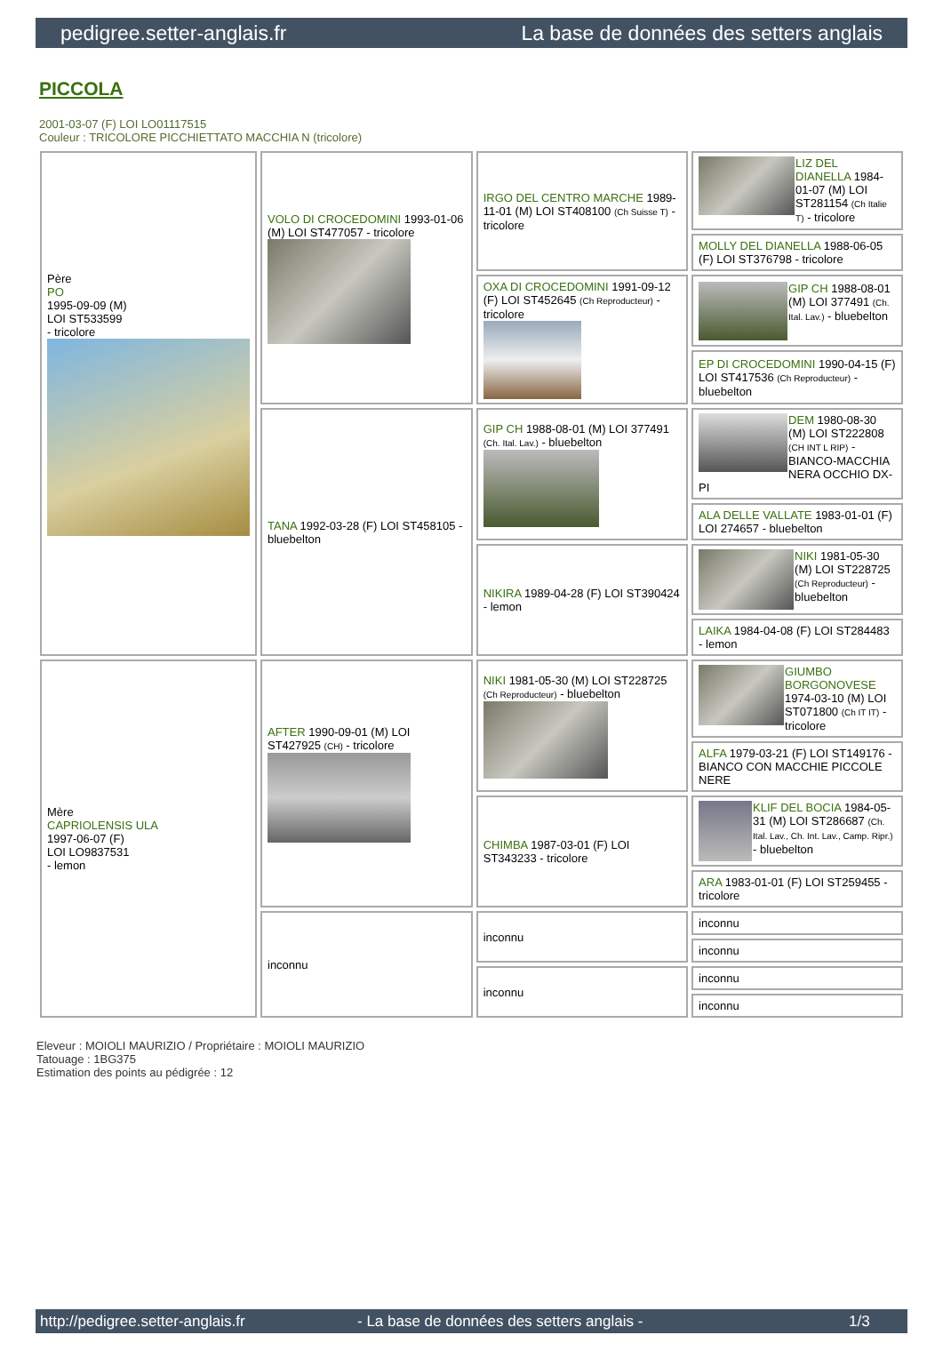pedigree.setter-anglais.fr La base de données des setters anglais
PICCOLA
2001-03-07 (F) LOI LO01117515
Couleur : TRICOLORE PICCHIETTATO MACCHIA N (tricolore)
| Père PO 1995-09-09 (M) LOI ST533599 - tricolore | VOLO DI CROCEDOMINI 1993-01-06 (M) LOI ST477057 - tricolore | IRGO DEL CENTRO MARCHE 1989-11-01 (M) LOI ST408100 (Ch Suisse T) - tricolore | LIZ DEL DIANELLA 1984-01-07 (M) LOI ST281154 (Ch Italie T) - tricolore |
| | | | MOLLY DEL DIANELLA 1988-06-05 (F) LOI ST376798 - tricolore |
| | | OXA DI CROCEDOMINI 1991-09-12 (F) LOI ST452645 (Ch Reproducteur) - tricolore | GIP CH 1988-08-01 (M) LOI 377491 (Ch. Ital. Lav.) - bluebelton |
| | | | EP DI CROCEDOMINI 1990-04-15 (F) LOI ST417536 (Ch Reproducteur) - bluebelton |
| | TANA 1992-03-28 (F) LOI ST458105 - bluebelton | GIP CH 1988-08-01 (M) LOI 377491 (Ch. Ital. Lav.) - bluebelton | DEM 1980-08-30 (M) LOI ST222808 (CH INT L RIP) - BIANCO-MACCHIA NERA OCCHIO DX-PI |
| | | | ALA DELLE VALLATE 1983-01-01 (F) LOI 274657 - bluebelton |
| | | NIKIRA 1989-04-28 (F) LOI ST390424 - lemon | NIKI 1981-05-30 (M) LOI ST228725 (Ch Reproducteur) - bluebelton |
| | | | LAIKA 1984-04-08 (F) LOI ST284483 - lemon |
| Mère CAPRIOLENSIS ULA 1997-06-07 (F) LOI LO9837531 - lemon | AFTER 1990-09-01 (M) LOI ST427925 (CH) - tricolore | NIKI 1981-05-30 (M) LOI ST228725 (Ch Reproducteur) - bluebelton | GIUMBO BORGONOVESE 1974-03-10 (M) LOI ST071800 (Ch IT IT) - tricolore |
| | | | ALFA 1979-03-21 (F) LOI ST149176 - BIANCO CON MACCHIE PICCOLE NERE |
| | | CHIMBA 1987-03-01 (F) LOI ST343233 - tricolore | KLIF DEL BOCIA 1984-05-31 (M) LOI ST286687 (Ch. Ital. Lav., Ch. Int. Lav., Camp. Ripr.) - bluebelton |
| | | | ARA 1983-01-01 (F) LOI ST259455 - tricolore |
| | inconnu | inconnu | inconnu |
| | | | inconnu |
| | | inconnu | inconnu |
| | | | inconnu |
Eleveur : MOIOLI MAURIZIO / Propriétaire : MOIOLI MAURIZIO
Tatouage : 1BG375
Estimation des points au pédigrée : 12
http://pedigree.setter-anglais.fr - La base de données des setters anglais - 1/3